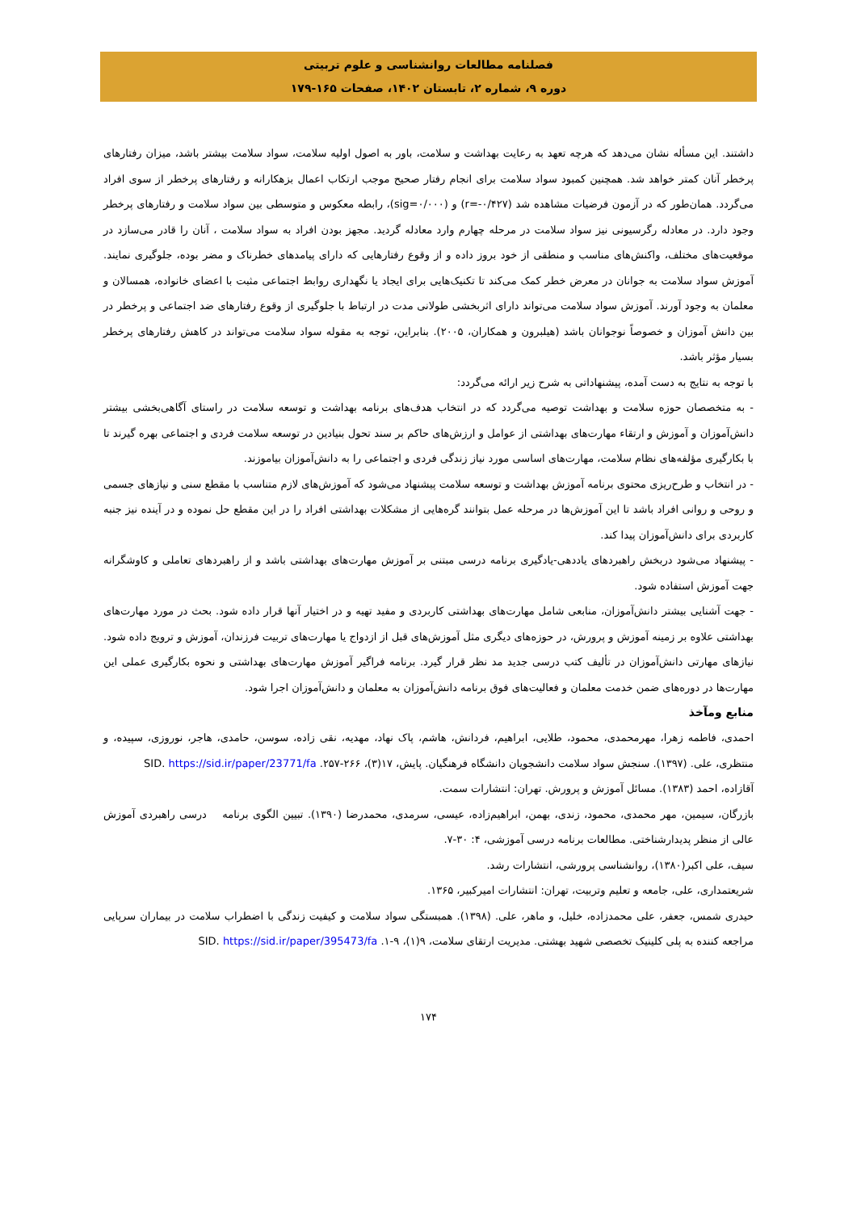فصلنامه مطالعات روانشناسی و علوم تربیتی
دوره ۹، شماره ۲، تابستان ۱۴۰۲، صفحات ۱۶۵-۱۷۹
داشتند. این مسأله نشان می‌دهد که هرچه تعهد به رعایت بهداشت و سلامت، باور به اصول اولیه سلامت، سواد سلامت بیشتر باشد، میزان رفتارهای پرخطر آنان کمتر خواهد شد. همچنین کمبود سواد سلامت برای انجام رفتار صحیح موجب ارتکاب اعمال بزهکارانه و رفتارهای پرخطر از سوی افراد می‌گردد. همان‌طور که در آزمون فرضیات مشاهده شد (r=-۰/۴۲۷) و (sig=۰/۰۰۰)، رابطه معکوس و متوسطی بین سواد سلامت و رفتارهای پرخطر وجود دارد. در معادله رگرسیونی نیز سواد سلامت در مرحله چهارم وارد معادله گردید. مجهز بودن افراد به سواد سلامت ، آنان را قادر می‌سازد در موقعیت‌های مختلف، واکنش‌های مناسب و منطقی از خود بروز داده و از وقوع رفتارهایی که دارای پیامدهای خطرناک و مضر بوده، جلوگیری نمایند. آموزش سواد سلامت به جوانان در معرض خطر کمک می‌کند تا تکنیک‌هایی برای ایجاد یا نگهداری روابط اجتماعی مثبت با اعضای خانواده، همسالان و معلمان به وجود آورند. آموزش سواد سلامت می‌تواند دارای اثربخشی طولانی مدت در ارتباط با جلوگیری از وقوع رفتارهای ضد اجتماعی و پرخطر در بین دانش آموزان و خصوصاً نوجوانان باشد (هیلبرون و همکاران، ۲۰۰۵). بنابراین، توجه به مقوله سواد سلامت می‌تواند در کاهش رفتارهای پرخطر بسیار مؤثر باشد.
با توجه به نتایج به دست آمده، پیشنهاداتی به شرح زیر ارائه می‌گردد:
- به متخصصان حوزه سلامت و بهداشت توصیه می‌گردد که در انتخاب هدف‌های برنامه بهداشت و توسعه سلامت در راستای آگاهی‌بخشی بیشتر دانش‌آموزان و آموزش و ارتقاء مهارت‌های بهداشتی از عوامل و ارزش‌های حاکم بر سند تحول بنیادین در توسعه سلامت فردی و اجتماعی بهره گیرند تا با بکارگیری مؤلفه‌های نظام سلامت، مهارت‌های اساسی مورد نیاز زندگی فردی و اجتماعی را به دانش‌آموزان بیاموزند.
- در انتخاب و طرح‌ریزی محتوی برنامه آموزش بهداشت و توسعه سلامت پیشنهاد می‌شود که آموزش‌های لازم متناسب با مقطع سنی و نیازهای جسمی و روحی و روانی افراد باشد تا این آموزش‌ها در مرحله عمل بتوانند گره‌هایی از مشکلات بهداشتی افراد را در این مقطع حل نموده و در آینده نیز جنبه کاربردی برای دانش‌آموزان پیدا کند.
- پیشنهاد می‌شود دربخش راهبردهای یاددهی-یادگیری برنامه درسی مبتنی بر آموزش مهارت‌های بهداشتی باشد و از راهبردهای تعاملی و کاوشگرانه جهت آموزش استفاده شود.
- جهت آشنایی بیشتر دانش‌آموزان، منابعی شامل مهارت‌های بهداشتی کاربردی و مفید تهیه و در اختیار آنها قرار داده شود. بحث در مورد مهارت‌های بهداشتی علاوه بر زمینه آموزش و پرورش، در حوزه‌های دیگری مثل آموزش‌های قبل از ازدواج یا مهارت‌های تربیت فرزندان، آموزش و ترویج داده شود. نیازهای مهارتی دانش‌آموزان در تألیف کتب درسی جدید مد نظر قرار گیرد. برنامه فراگیر آموزش مهارت‌های بهداشتی و نحوه بکارگیری عملی این مهارت‌ها در دوره‌های ضمن خدمت معلمان و فعالیت‌های فوق برنامه دانش‌آموزان به معلمان و دانش‌آموزان اجرا شود.
منابع ومآخذ
احمدی، فاطمه زهرا، مهرمحمدی، محمود، طلایی، ابراهیم، فردانش، هاشم، پاک نهاد، مهدیه، نقی زاده، سوسن، حامدی، هاجر، نوروزی، سپیده، و منتظری، علی. (۱۳۹۷). سنجش سواد سلامت دانشجویان دانشگاه فرهنگیان. پایش، ۱۷(۳)، ۲۶۶-۲۵۷. SID. https://sid.ir/paper/23771/fa
آقازاده، احمد (۱۳۸۳). مسائل آموزش و پرورش. تهران: انتشارات سمت.
بازرگان، سیمین، مهر محمدی، محمود، زندی، بهمن، ابراهیم‌زاده، عیسی، سرمدی، محمدرضا (۱۳۹۰). تبیین الگوی برنامه درسی راهبردی آموزش عالی از منظر پدیدارشناختی. مطالعات برنامه درسی آموزشی، ۴: ۳۰-۷.
سیف، علی اکبر(۱۳۸۰)، روانشناسی پرورشی، انتشارات رشد.
شریعتمداری، علی، جامعه و تعلیم وتربیت، تهران: انتشارات امیرکبیر، ۱۳۶۵.
حیدری شمس، جعفر، علی محمدزاده، خلیل، و ماهر، علی. (۱۳۹۸). همبستگی سواد سلامت و کیفیت زندگی با اضطراب سلامت در بیماران سرپایی مراجعه کننده به پلی کلینیک تخصصی شهید بهشتی. مدیریت ارتقای سلامت، ۹(۱)، ۹-۱. SID. https://sid.ir/paper/395473/fa
۱۷۴